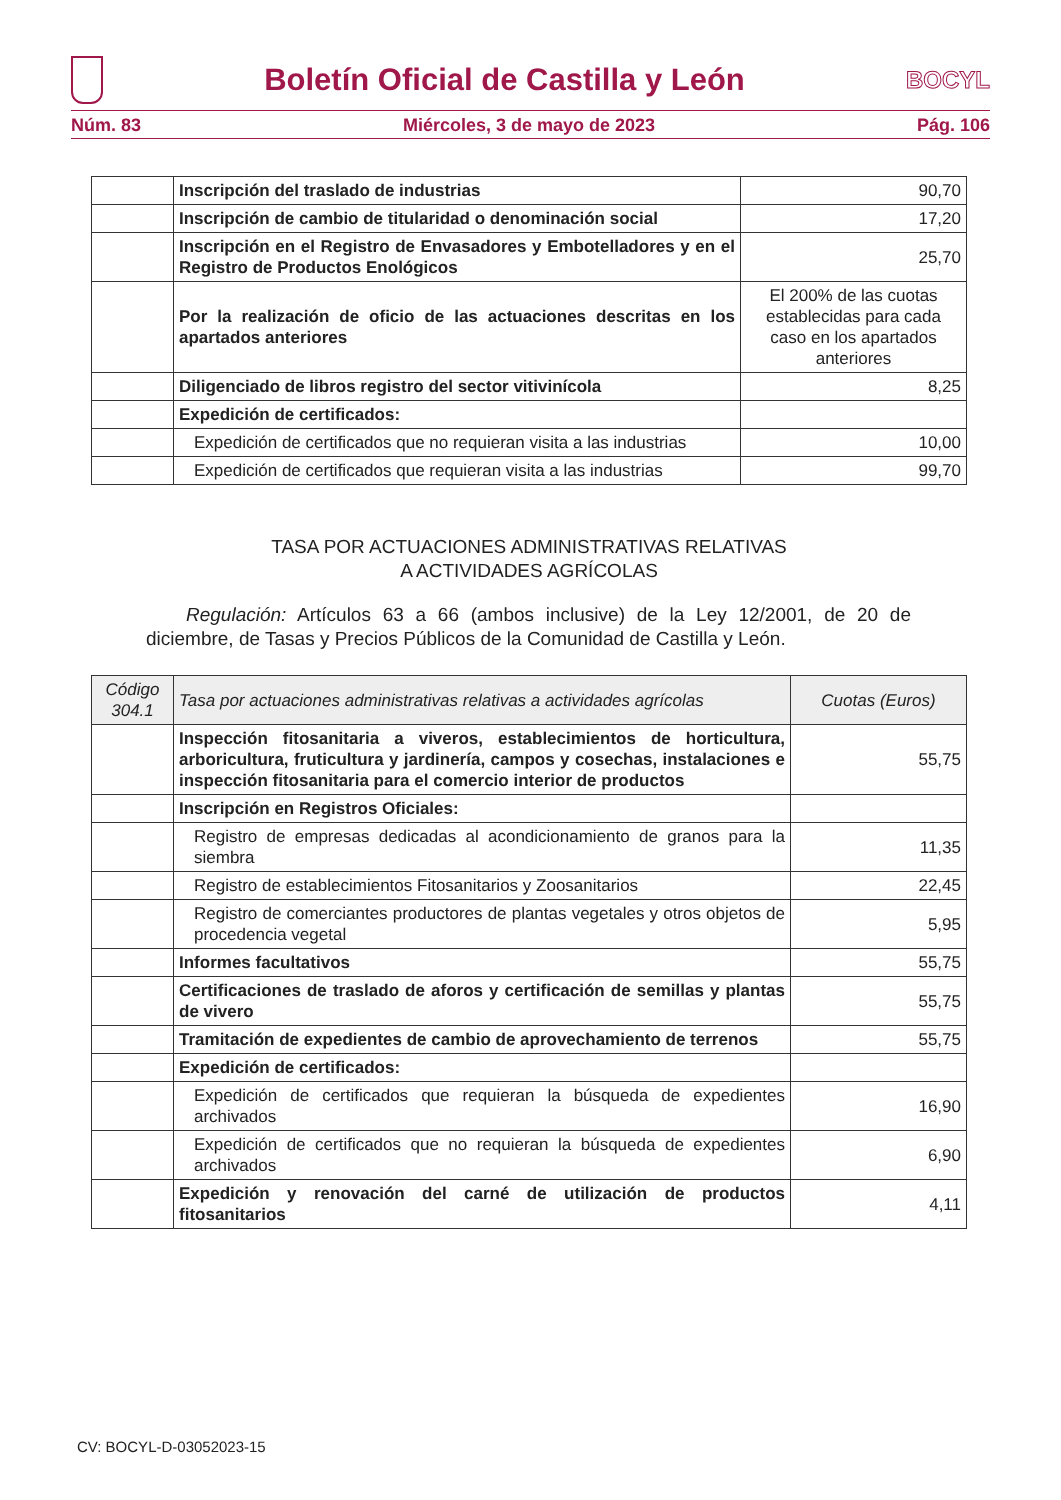Boletín Oficial de Castilla y León
BOCYL
Núm. 83 Miércoles, 3 de mayo de 2023 Pág. 106
| | Inscripción del traslado de industrias | 90,70 |
| | Inscripción de cambio de titularidad o denominación social | 17,20 |
| | Inscripción en el Registro de Envasadores y Embotelladores y en el Registro de Productos Enológicos | 25,70 |
| | Por la realización de oficio de las actuaciones descritas en los apartados anteriores | El 200% de las cuotas establecidas para cada caso en los apartados anteriores |
| | Diligenciado de libros registro del sector vitivinícola | 8,25 |
| | Expedición de certificados: | |
| | Expedición de certificados que no requieran visita a las industrias | 10,00 |
| | Expedición de certificados que requieran visita a las industrias | 99,70 |
TASA POR ACTUACIONES ADMINISTRATIVAS RELATIVAS
A ACTIVIDADES AGRÍCOLAS
Regulación: Artículos 63 a 66 (ambos inclusive) de la Ley 12/2001, de 20 de diciembre, de Tasas y Precios Públicos de la Comunidad de Castilla y León.
| Código 304.1 | Tasa por actuaciones administrativas relativas a actividades agrícolas | Cuotas (Euros) |
| --- | --- | --- |
| | Inspección fitosanitaria a viveros, establecimientos de horticultura, arboricultura, fruticultura y jardinería, campos y cosechas, instalaciones e inspección fitosanitaria para el comercio interior de productos | 55,75 |
| | Inscripción en Registros Oficiales: | |
| | Registro de empresas dedicadas al acondicionamiento de granos para la siembra | 11,35 |
| | Registro de establecimientos Fitosanitarios y Zoosanitarios | 22,45 |
| | Registro de comerciantes productores de plantas vegetales y otros objetos de procedencia vegetal | 5,95 |
| | Informes facultativos | 55,75 |
| | Certificaciones de traslado de aforos y certificación de semillas y plantas de vivero | 55,75 |
| | Tramitación de expedientes de cambio de aprovechamiento de terrenos | 55,75 |
| | Expedición de certificados: | |
| | Expedición de certificados que requieran la búsqueda de expedientes archivados | 16,90 |
| | Expedición de certificados que no requieran la búsqueda de expedientes archivados | 6,90 |
| | Expedición y renovación del carné de utilización de productos fitosanitarios | 4,11 |
CV: BOCYL-D-03052023-15